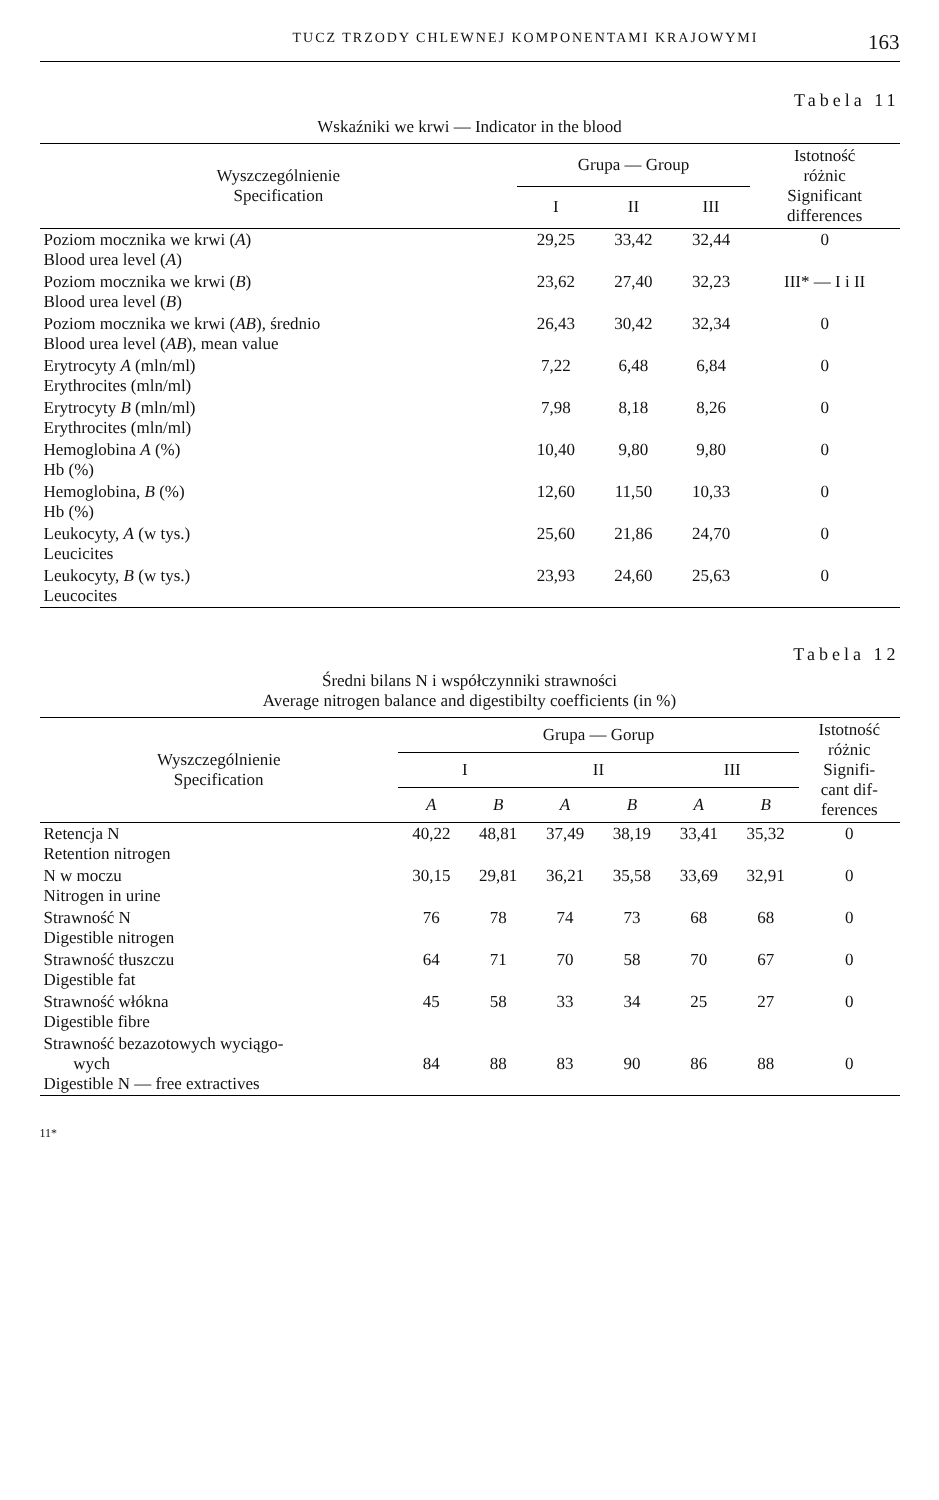TUCZ TRZODY CHLEWNEJ KOMPONENTAMI KRAJOWYMI 163
Tabela 11
Wskaźniki we krwi — Indicator in the blood
| Wyszczególnienie Specification | Grupa — Group | | | Istotność różnic Significant differences |
| --- | --- | --- | --- | --- |
| | I | II | III | |
| Poziom mocznika we krwi ( A ) Blood urea level ( A ) | 29,25 | 33,42 | 32,44 | 0 |
| Poziom mocznika we krwi ( B ) Blood urea level ( B ) | 23,62 | 27,40 | 32,23 | III* — I i II |
| Poziom mocznika we krwi ( AB ), średnio Blood urea level ( AB ), mean value | 26,43 | 30,42 | 32,34 | 0 |
| Erytrocyty A (mln/ml) Erythrocites (mln/ml) | 7,22 | 6,48 | 6,84 | 0 |
| Erytrocyty B (mln/ml) Erythrocites (mln/ml) | 7,98 | 8,18 | 8,26 | 0 |
| Hemoglobina A (%) Hb (%) | 10,40 | 9,80 | 9,80 | 0 |
| Hemoglobina, B (%) Hb (%) | 12,60 | 11,50 | 10,33 | 0 |
| Leukocyty, A (w tys.) Leucicites | 25,60 | 21,86 | 24,70 | 0 |
| Leukocyty, B (w tys.) Leucocites | 23,93 | 24,60 | 25,63 | 0 |
Tabela 12
Średni bilans N i współczynniki strawności
Average nitrogen balance and digestibilty coefficients (in %)
| Wyszczególnienie Specification | Grupa — Gorup | | | | | | Istotność różnic Signifi- cant dif- ferences |
| --- | --- | --- | --- | --- | --- | --- | --- |
| | I | | II | | III | | |
| | A | B | A | B | A | B | |
| Retencja N Retention nitrogen | 40,22 | 48,81 | 37,49 | 38,19 | 33,41 | 35,32 | 0 |
| N w moczu Nitrogen in urine | 30,15 | 29,81 | 36,21 | 35,58 | 33,69 | 32,91 | 0 |
| Strawność N Digestible nitrogen | 76 | 78 | 74 | 73 | 68 | 68 | 0 |
| Strawność tłuszczu Digestible fat | 64 | 71 | 70 | 58 | 70 | 67 | 0 |
| Strawność włókna Digestible fibre | 45 | 58 | 33 | 34 | 25 | 27 | 0 |
| Strawność bezazotowych wyciągo- wych Digestible N — free extractives | 84 | 88 | 83 | 90 | 86 | 88 | 0 |
11*